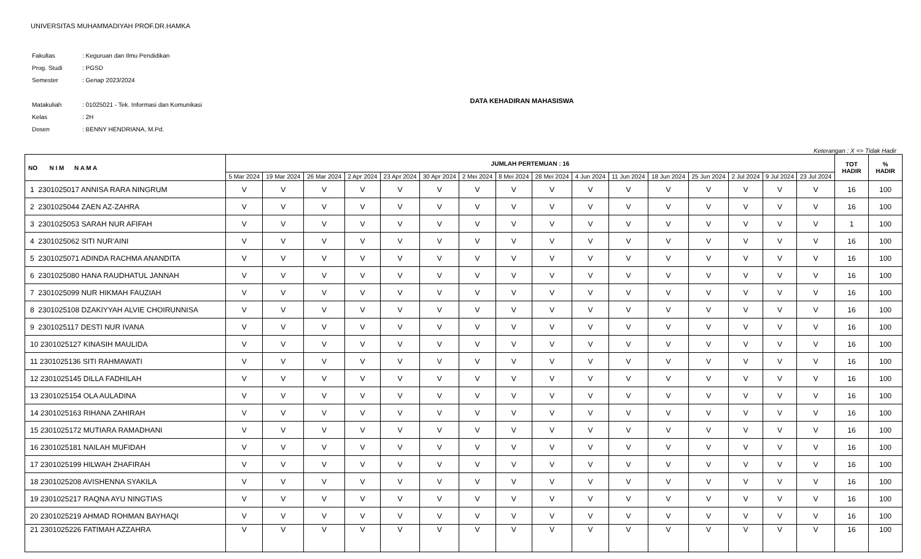UNIVERSITAS MUHAMMADIYAH PROF.DR.HAMKA
| Fakultas | : Keguruan dan Ilmu Pendidikan |
| Prog. Studi | : PGSD |
| Semester | : Genap 2023/2024 |
| Matakuliah | : 01025021 - Tek. Informasi dan Komunikasi |
| Kelas | : 2H |
| Dosen | : BENNY HENDRIANA, M.Pd. |
DATA KEHADIRAN MAHASISWA
Keterangan : X => Tidak Hadir
| NO N I M N A M A | JUMLAH PERTEMUAN : 16 | | | | | | | | | | | | | | | | TOT HADIR | % HADIR |
| --- | --- | --- | --- | --- | --- | --- | --- | --- | --- | --- | --- | --- | --- | --- | --- | --- | --- | --- |
| | 5 Mar 2024 | 19 Mar 2024 | 26 Mar 2024 | 2 Apr 2024 | 23 Apr 2024 | 30 Apr 2024 | 2 Mei 2024 | 8 Mei 2024 | 28 Mei 2024 | 4 Jun 2024 | 11 Jun 2024 | 18 Jun 2024 | 25 Jun 2024 | 2 Jul 2024 | 9 Jul 2024 | 23 Jul 2024 | | |
| 1 2301025017 ANNISA RARA NINGRUM | V | V | V | V | V | V | V | V | V | V | V | V | V | V | V | V | 16 | 100 |
| 2 2301025044 ZAEN AZ-ZAHRA | V | V | V | V | V | V | V | V | V | V | V | V | V | V | V | V | 16 | 100 |
| 3 2301025053 SARAH NUR AFIFAH | V | V | V | V | V | V | V | V | V | V | V | V | V | V | V | V | 1 | 100 |
| 4 2301025062 SITI NUR'AINI | V | V | V | V | V | V | V | V | V | V | V | V | V | V | V | V | 16 | 100 |
| 5 2301025071 ADINDA RACHMA ANANDITA | V | V | V | V | V | V | V | V | V | V | V | V | V | V | V | V | 16 | 100 |
| 6 2301025080 HANA RAUDHATUL JANNAH | V | V | V | V | V | V | V | V | V | V | V | V | V | V | V | V | 16 | 100 |
| 7 2301025099 NUR HIKMAH FAUZIAH | V | V | V | V | V | V | V | V | V | V | V | V | V | V | V | V | 16 | 100 |
| 8 2301025108 DZAKIYYAH ALVIE CHOIRUNNISA | V | V | V | V | V | V | V | V | V | V | V | V | V | V | V | V | 16 | 100 |
| 9 2301025117 DESTI NUR IVANA | V | V | V | V | V | V | V | V | V | V | V | V | V | V | V | V | 16 | 100 |
| 10 2301025127 KINASIH MAULIDA | V | V | V | V | V | V | V | V | V | V | V | V | V | V | V | V | 16 | 100 |
| 11 2301025136 SITI RAHMAWATI | V | V | V | V | V | V | V | V | V | V | V | V | V | V | V | V | 16 | 100 |
| 12 2301025145 DILLA FADHILAH | V | V | V | V | V | V | V | V | V | V | V | V | V | V | V | V | 16 | 100 |
| 13 2301025154 OLA AULADINA | V | V | V | V | V | V | V | V | V | V | V | V | V | V | V | V | 16 | 100 |
| 14 2301025163 RIHANA ZAHIRAH | V | V | V | V | V | V | V | V | V | V | V | V | V | V | V | V | 16 | 100 |
| 15 2301025172 MUTIARA RAMADHANI | V | V | V | V | V | V | V | V | V | V | V | V | V | V | V | V | 16 | 100 |
| 16 2301025181 NAILAH MUFIDAH | V | V | V | V | V | V | V | V | V | V | V | V | V | V | V | V | 16 | 100 |
| 17 2301025199 HILWAH ZHAFIRAH | V | V | V | V | V | V | V | V | V | V | V | V | V | V | V | V | 16 | 100 |
| 18 2301025208 AVISHENNA SYAKILA | V | V | V | V | V | V | V | V | V | V | V | V | V | V | V | V | 16 | 100 |
| 19 2301025217 RAQNA AYU NINGTIAS | V | V | V | V | V | V | V | V | V | V | V | V | V | V | V | V | 16 | 100 |
| 20 2301025219 AHMAD ROHMAN BAYHAQI | V | V | V | V | V | V | V | V | V | V | V | V | V | V | V | V | 16 | 100 |
| 21 2301025226 FATIMAH AZZAHRA | V | V | V | V | V | V | V | V | V | V | V | V | V | V | V | V | 16 | 100 |